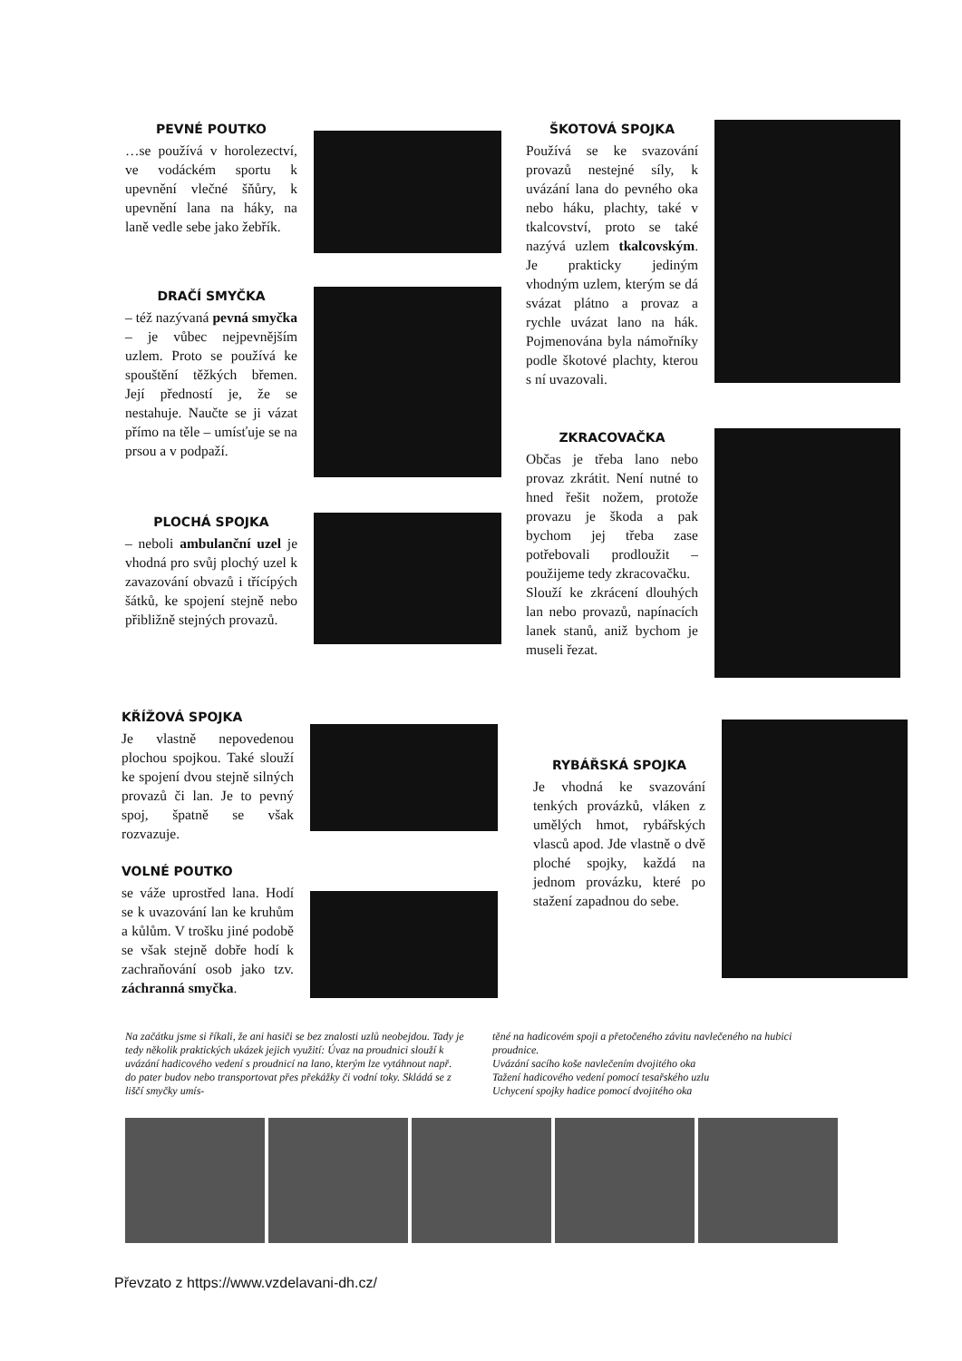PEVNÉ POUTKO
…se používá v horolezectví, ve vodáckém sportu k upevnění vlečné šňůry, k upevnění lana na háky, na laně vedle sebe jako žebřík.
DRAČÍ SMYČKA
– též nazývaná pevná smyčka – je vůbec nejpevnějším uzlem. Proto se používá ke spouštění těžkých břemen. Její předností je, že se nestahuje. Naučte se ji vázat přímo na těle – umísťuje se na prsou a v podpaží.
PLOCHÁ SPOJKA
– neboli ambulanční uzel je vhodná pro svůj plochý uzel k zavazování obvazů i třícípých šátků, ke spojení stejně nebo přibližně stejných provazů.
KŘÍŽOVÁ SPOJKA
Je vlastně nepovedenou plochou spojkou. Také slouží ke spojení dvou stejně silných provazů či lan. Je to pevný spoj, špatně se však rozvazuje.
VOLNÉ POUTKO
se váže uprostřed lana. Hodí se k uvazování lan ke kruhům a kůlům. V trošku jiné podobě se však stejně dobře hodí k zachraňování osob jako tzv. záchranná smyčka.
ŠKOTOVÁ SPOJKA
Používá se ke svazování provazů nestejné síly, k uvázání lana do pevného oka nebo háku, plachty, také v tkalcovství, proto se také nazývá uzlem tkalcovským. Je prakticky jediným vhodným uzlem, kterým se dá svázat plátno a provaz a rychle uvázat lano na hák. Pojmenována byla námořníky podle škotové plachty, kterou s ní uvazovali.
ZKRACOVAČKA
Občas je třeba lano nebo provaz zkrátit. Není nutné to hned řešit nožem, protože provazu je škoda a pak bychom jej třeba zase potřebovali prodloužit – použijeme tedy zkracovačku.
Slouží ke zkrácení dlouhých lan nebo provazů, napínacích lanek stanů, aniž bychom je museli řezat.
RYBÁŘSKÁ SPOJKA
Je vhodná ke svazování tenkých provázků, vláken z umělých hmot, rybářských vlasců apod. Jde vlastně o dvě ploché spojky, každá na jednom provázku, které po stažení zapadnou do sebe.
Na začátku jsme si říkali, že ani hasiči se bez znalosti uzlů neobejdou. Tady je tedy několik praktických ukázek jejich využití: Úvaz na proudnici slouží k uvázání hadicového vedení s proudnicí na lano, kterým lze vytáhnout např. do pater budov nebo transportovat přes překážky či vodní toky. Skládá se z liščí smyčky umís-
těné na hadicovém spoji a přetočeného závitu navlečeného na hubici proudnice.
Uvázání sacího koše navlečením dvojitého oka
Tažení hadicového vedení pomocí tesařského uzlu
Uchycení spojky hadice pomocí dvojitého oka
Převzato z https://www.vzdelavani-dh.cz/